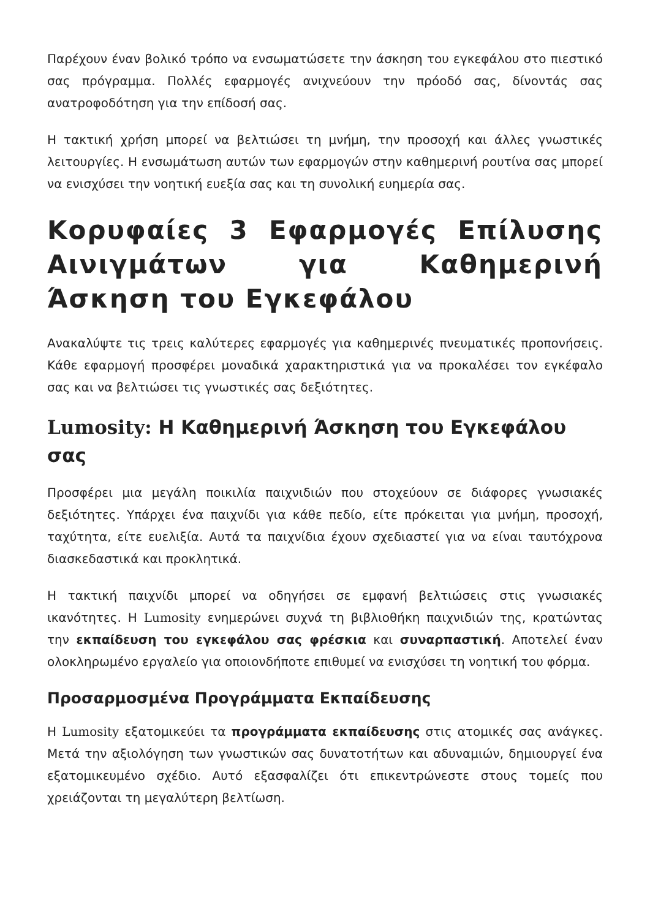Παρέχουν έναν βολικό τρόπο να ενσωματώσετε την άσκηση του εγκεφάλου στο πιεστικό σας πρόγραμμα. Πολλές εφαρμογές ανιχνεύουν την πρόοδό σας, δίνοντάς σας ανατροφοδότηση για την επίδοσή σας.
Η τακτική χρήση μπορεί να βελτιώσει τη μνήμη, την προσοχή και άλλες γνωστικές λειτουργίες. Η ενσωμάτωση αυτών των εφαρμογών στην καθημερινή ρουτίνα σας μπορεί να ενισχύσει την νοητική ευεξία σας και τη συνολική ευημερία σας.
Κορυφαίες 3 Εφαρμογές Επίλυσης Αινιγμάτων για Καθημερινή Άσκηση του Εγκεφάλου
Ανακαλύψτε τις τρεις καλύτερες εφαρμογές για καθημερινές πνευματικές προπονήσεις. Κάθε εφαρμογή προσφέρει μοναδικά χαρακτηριστικά για να προκαλέσει τον εγκέφαλο σας και να βελτιώσει τις γνωστικές σας δεξιότητες.
Lumosity: Η Καθημερινή Άσκηση του Εγκεφάλου σας
Προσφέρει μια μεγάλη ποικιλία παιχνιδιών που στοχεύουν σε διάφορες γνωσιακές δεξιότητες. Υπάρχει ένα παιχνίδι για κάθε πεδίο, είτε πρόκειται για μνήμη, προσοχή, ταχύτητα, είτε ευελιξία. Αυτά τα παιχνίδια έχουν σχεδιαστεί για να είναι ταυτόχρονα διασκεδαστικά και προκλητικά.
Η τακτική παιχνίδι μπορεί να οδηγήσει σε εμφανή βελτιώσεις στις γνωσιακές ικανότητες. Η Lumosity ενημερώνει συχνά τη βιβλιοθήκη παιχνιδιών της, κρατώντας την εκπαίδευση του εγκεφάλου σας φρέσκια και συναρπαστική. Αποτελεί έναν ολοκληρωμένο εργαλείο για οποιονδήποτε επιθυμεί να ενισχύσει τη νοητική του φόρμα.
Προσαρμοσμένα Προγράμματα Εκπαίδευσης
Η Lumosity εξατομικεύει τα προγράμματα εκπαίδευσης στις ατομικές σας ανάγκες. Μετά την αξιολόγηση των γνωστικών σας δυνατοτήτων και αδυναμιών, δημιουργεί ένα εξατομικευμένο σχέδιο. Αυτό εξασφαλίζει ότι επικεντρώνεστε στους τομείς που χρειάζονται τη μεγαλύτερη βελτίωση.